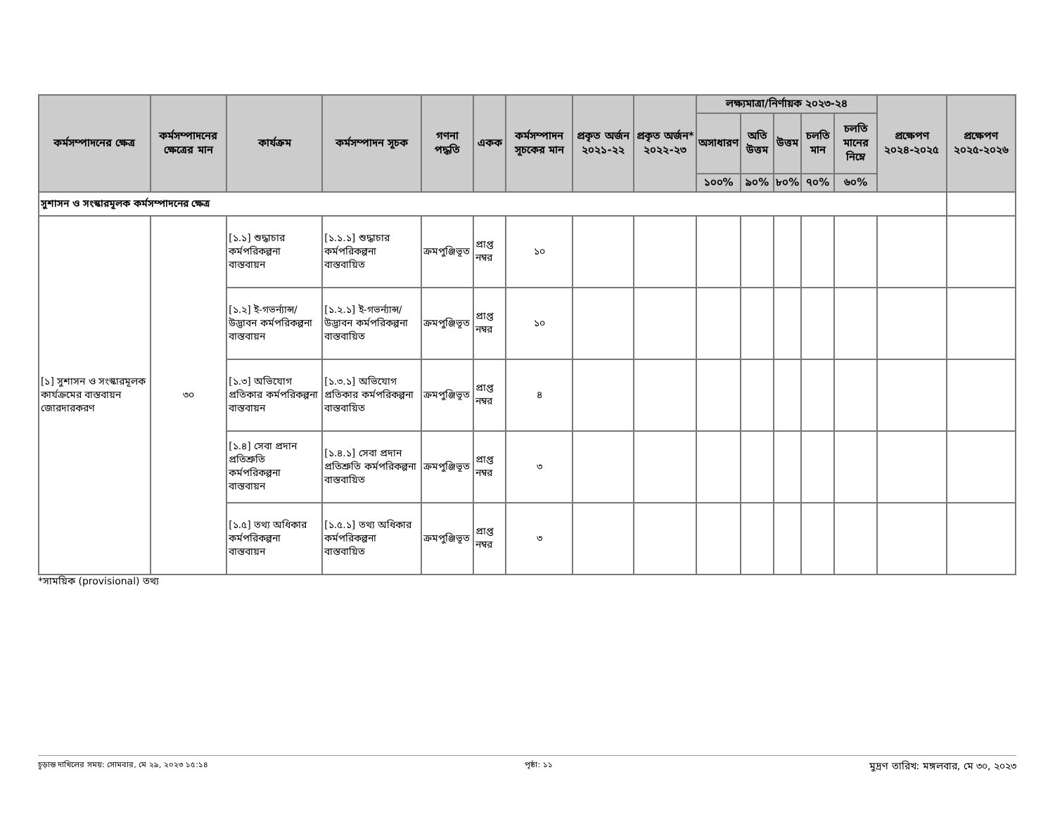| কর্মসম্পাদনের ক্ষেত্র | কর্মসম্পাদনের ক্ষেত্রের মান | কার্যক্রম | কর্মসম্পাদন সূচক | গণনা পদ্ধতি | একক | কর্মসম্পাদন সূচকের মান | প্রকৃত অর্জন ২০২১-২২ | প্রকৃত অর্জন* ২০২২-২৩ | লক্ষ্যমাত্রা/নির্ণায়ক ২০২৩-২৪ | | | | | প্রক্ষেপণ ২০২৪-২০২৫ | প্রক্ষেপণ ২০২৫-২০২৬ |
| --- | --- | --- | --- | --- | --- | --- | --- | --- | --- | --- | --- | --- | --- | --- | --- |
| | | | | | | | | | অসাধারণ | অতি উত্তম | উত্তম | চলতি মান | চলতি মানের নিম্নে | | |
| | | | | | | | | | ১০০% | ৯০% | ৮০% | ৭০% | ৬০% | | |
| সুশাসন ও সংস্কারমূলক কর্মসম্পাদনের ক্ষেত্র | | | | | | | | | | | | | | | |
| [১] সুশাসন ও সংস্কারমূলক কার্যক্রমের বাস্তবায়ন জোরদারকরণ | ৩০ | [১.১] শুদ্ধাচার কর্মপরিকল্পনা বাস্তবায়ন | [১.১.১] শুদ্ধাচার কর্মপরিকল্পনা বাস্তবায়িত | ক্রমপুঞ্জিভূত | প্রাপ্ত নম্বর | ১০ | | | | | | | | | |
| | | [১.২] ই-গভর্ন্যান্স/ উদ্ভাবন কর্মপরিকল্পনা বাস্তবায়ন | [১.২.১] ই-গভর্ন্যান্স/ উদ্ভাবন কর্মপরিকল্পনা বাস্তবায়িত | ক্রমপুঞ্জিভূত | প্রাপ্ত নম্বর | ১০ | | | | | | | | | |
| | | [১.৩] অভিযোগ প্রতিকার কর্মপরিকল্পনা বাস্তবায়ন | [১.৩.১] অভিযোগ প্রতিকার কর্মপরিকল্পনা বাস্তবায়িত | ক্রমপুঞ্জিভূত | প্রাপ্ত নম্বর | ৪ | | | | | | | | | |
| | | [১.৪] সেবা প্রদান প্রতিশ্রুতি কর্মপরিকল্পনা বাস্তবায়ন | [১.৪.১] সেবা প্রদান প্রতিশ্রুতি কর্মপরিকল্পনা বাস্তবায়িত | ক্রমপুঞ্জিভূত | প্রাপ্ত নম্বর | ৩ | | | | | | | | | |
| | | [১.৫] তথ্য অধিকার কর্মপরিকল্পনা বাস্তবায়ন | [১.৫.১] তথ্য অধিকার কর্মপরিকল্পনা বাস্তবায়িত | ক্রমপুঞ্জিভূত | প্রাপ্ত নম্বর | ৩ | | | | | | | | | |
*সাময়িক (provisional) তথ্য
চূড়ান্ত দাখিলের সময়: সোমবার, মে ২৯, ২০২৩ ১৫:১৪ পৃষ্ঠা: ১১ মুদ্রণ তারিখ: মঙ্গলবার, মে ৩০, ২০২৩